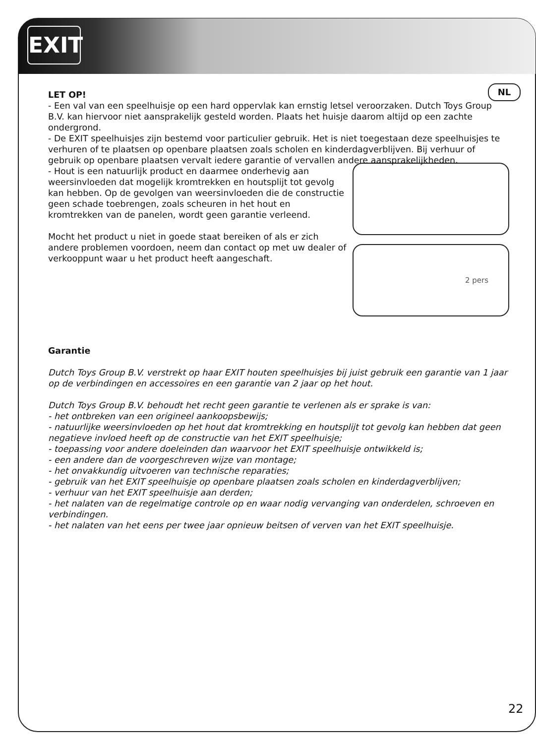EXIT
NL
LET OP!
- Een val van een speelhuisje op een hard oppervlak kan ernstig letsel veroorzaken. Dutch Toys Group B.V. kan hiervoor niet aansprakelijk gesteld worden. Plaats het huisje daarom altijd op een zachte ondergrond.
- De EXIT speelhuisjes zijn bestemd voor particulier gebruik. Het is niet toegestaan deze speelhuisjes te verhuren of te plaatsen op openbare plaatsen zoals scholen en kinderdagverblijven. Bij verhuur of gebruik op openbare plaatsen vervalt iedere garantie of vervallen andere aansprakelijkheden.
2 pers
- Hout is een natuurlijk product en daarmee onderhevig aan weersinvloeden dat mogelijk kromtrekken en houtsplijt tot gevolg kan hebben. Op de gevolgen van weersinvloeden die de constructie geen schade toebrengen, zoals scheuren in het hout en kromtrekken van de panelen, wordt geen garantie verleend.
Mocht het product u niet in goede staat bereiken of als er zich andere problemen voordoen, neem dan contact op met uw dealer of verkooppunt waar u het product heeft aangeschaft.
Garantie
Dutch Toys Group B.V. verstrekt op haar EXIT houten speelhuisjes bij juist gebruik een garantie van 1 jaar op de verbindingen en accessoires en een garantie van 2 jaar op het hout.
Dutch Toys Group B.V. behoudt het recht geen garantie te verlenen als er sprake is van:
- het ontbreken van een origineel aankoopsbewijs;
- natuurlijke weersinvloeden op het hout dat kromtrekking en houtsplijt tot gevolg kan hebben dat geen negatieve invloed heeft op de constructie van het EXIT speelhuisje;
- toepassing voor andere doeleinden dan waarvoor het EXIT speelhuisje ontwikkeld is;
- een andere dan de voorgeschreven wijze van montage;
- het onvakkundig uitvoeren van technische reparaties;
- gebruik van het EXIT speelhuisje op openbare plaatsen zoals scholen en kinderdagverblijven;
- verhuur van het EXIT speelhuisje aan derden;
- het nalaten van de regelmatige controle op en waar nodig vervanging van onderdelen, schroeven en verbindingen.
- het nalaten van het eens per twee jaar opnieuw beitsen of verven van het EXIT speelhuisje.
22